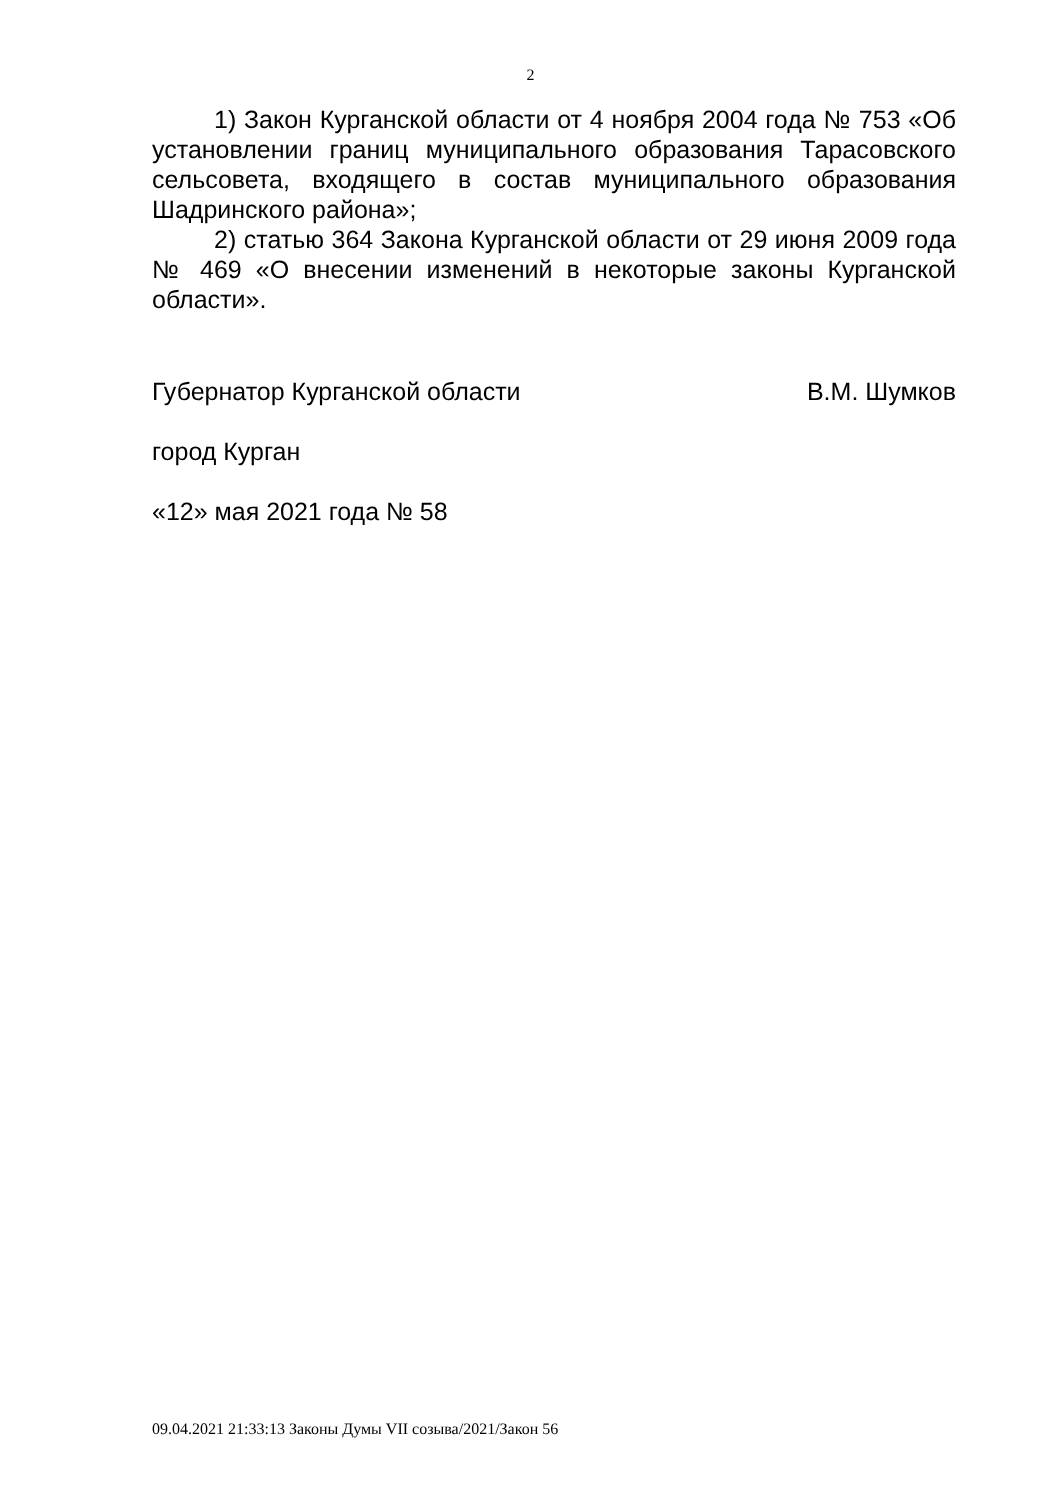2
1) Закон Курганской области от 4 ноября 2004 года № 753 «Об установлении границ муниципального образования Тарасовского сельсовета, входящего в состав муниципального образования Шадринского района»;
2) статью 364 Закона Курганской области от 29 июня 2009 года № 469 «О внесении изменений в некоторые законы Курганской области».
Губернатор Курганской области В.М. Шумков
город Курган
«12» мая 2021 года № 58
09.04.2021 21:33:13 Законы Думы VII созыва/2021/Закон 56